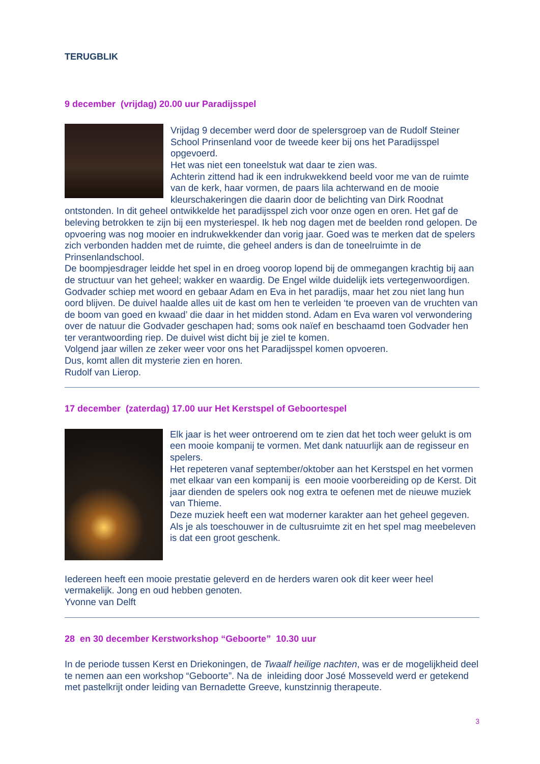TERUGBLIK
9 december (vrijdag) 20.00 uur Paradijsspel
Vrijdag 9 december werd door de spelersgroep van de Rudolf Steiner School Prinsenland voor de tweede keer bij ons het Paradijsspel opgevoerd.
Het was niet een toneelstuk wat daar te zien was.
Achterin zittend had ik een indrukwekkend beeld voor me van de ruimte van de kerk, haar vormen, de paars lila achterwand en de mooie kleurschakeringen die daarin door de belichting van Dirk Roodnat ontstonden. In dit geheel ontwikkelde het paradijsspel zich voor onze ogen en oren. Het gaf de beleving betrokken te zijn bij een mysteriespel. Ik heb nog dagen met de beelden rond gelopen. De opvoering was nog mooier en indrukwekkender dan vorig jaar. Goed was te merken dat de spelers zich verbonden hadden met de ruimte, die geheel anders is dan de toneelruimte in de Prinsenlandschool.
De boompjesdrager leidde het spel in en droeg voorop lopend bij de ommegangen krachtig bij aan de structuur van het geheel; wakker en waardig. De Engel wilde duidelijk iets vertegenwoordigen. Godvader schiep met woord en gebaar Adam en Eva in het paradijs, maar het zou niet lang hun oord blijven. De duivel haalde alles uit de kast om hen te verleiden ‘te proeven van de vruchten van de boom van goed en kwaad’ die daar in het midden stond. Adam en Eva waren vol verwondering over de natuur die Godvader geschapen had; soms ook naïef en beschaamd toen Godvader hen ter verantwoording riep. De duivel wist dicht bij je ziel te komen.
Volgend jaar willen ze zeker weer voor ons het Paradijsspel komen opvoeren.
Dus, komt allen dit mysterie zien en horen.
Rudolf van Lierop.
17 december (zaterdag) 17.00 uur Het Kerstspel of Geboortespel
Elk jaar is het weer ontroerend om te zien dat het toch weer gelukt is om een mooie kompanij te vormen. Met dank natuurlijk aan de regisseur en spelers.
Het repeteren vanaf september/oktober aan het Kerstspel en het vormen met elkaar van een kompanij is een mooie voorbereiding op de Kerst. Dit jaar dienden de spelers ook nog extra te oefenen met de nieuwe muziek van Thieme.
Deze muziek heeft een wat moderner karakter aan het geheel gegeven.
Als je als toeschouwer in de cultusruimte zit en het spel mag meebeleven is dat een groot geschenk.
Iedereen heeft een mooie prestatie geleverd en de herders waren ook dit keer weer heel vermakelijk. Jong en oud hebben genoten.
Yvonne van Delft
28 en 30 december Kerstworkshop “Geboorte” 10.30 uur
In de periode tussen Kerst en Driekoningen, de Twaalf heilige nachten, was er de mogelijkheid deel te nemen aan een workshop “Geboorte”. Na de inleiding door José Mosseveld werd er getekend met pastelkrijt onder leiding van Bernadette Greeve, kunstzinnig therapeute.
3